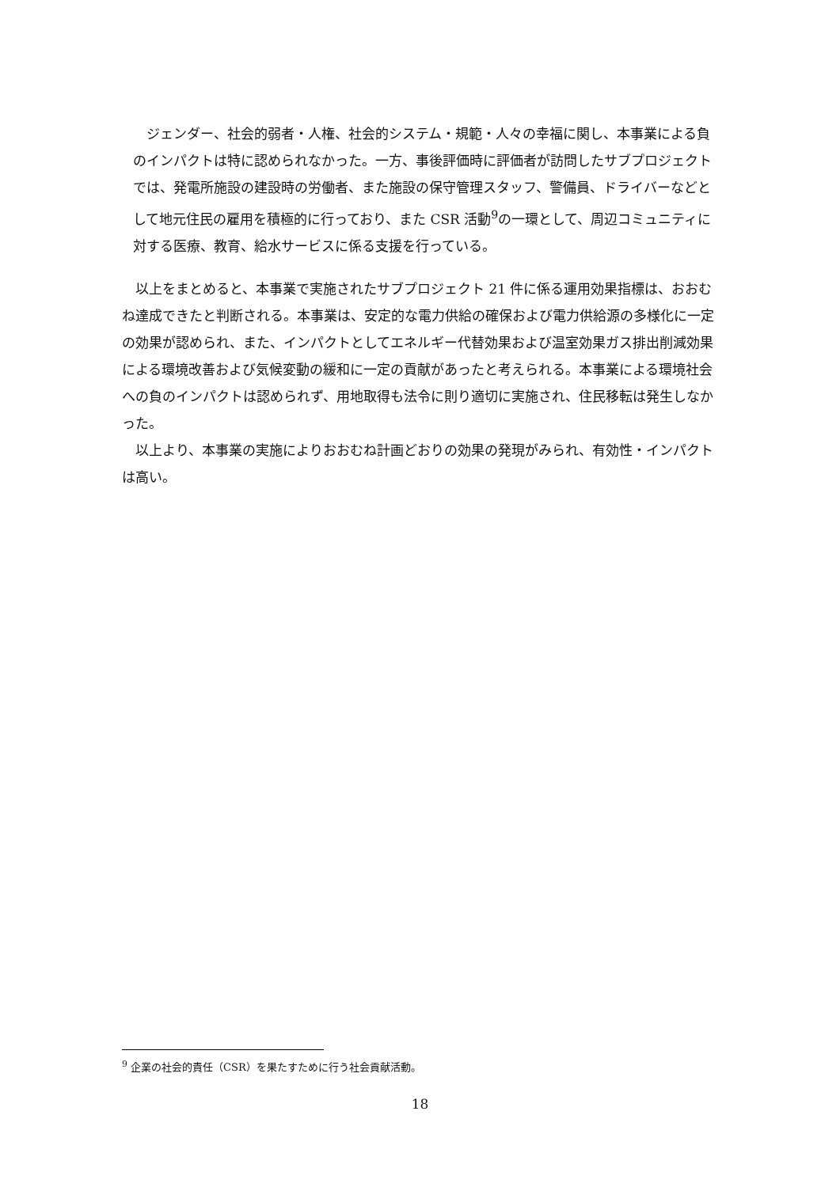ジェンダー、社会的弱者・人権、社会的システム・規範・人々の幸福に関し、本事業による負のインパクトは特に認められなかった。一方、事後評価時に評価者が訪問したサブプロジェクトでは、発電所施設の建設時の労働者、また施設の保守管理スタッフ、警備員、ドライバーなどとして地元住民の雇用を積極的に行っており、また CSR 活動<sup>9</sup>の一環として、周辺コミュニティに対する医療、教育、給水サービスに係る支援を行っている。
　以上をまとめると、本事業で実施されたサブプロジェクト 21 件に係る運用効果指標は、おおむね達成できたと判断される。本事業は、安定的な電力供給の確保および電力供給源の多様化に一定の効果が認められ、また、インパクトとしてエネルギー代替効果および温室効果ガス排出削減効果による環境改善および気候変動の緩和に一定の貢献があったと考えられる。本事業による環境社会への負のインパクトは認められず、用地取得も法令に則り適切に実施され、住民移転は発生しなかった。
　以上より、本事業の実施によりおおむね計画どおりの効果の発現がみられ、有効性・インパクトは高い。
<sup>9</sup> 企業の社会的責任（CSR）を果たすために行う社会貢献活動。
18